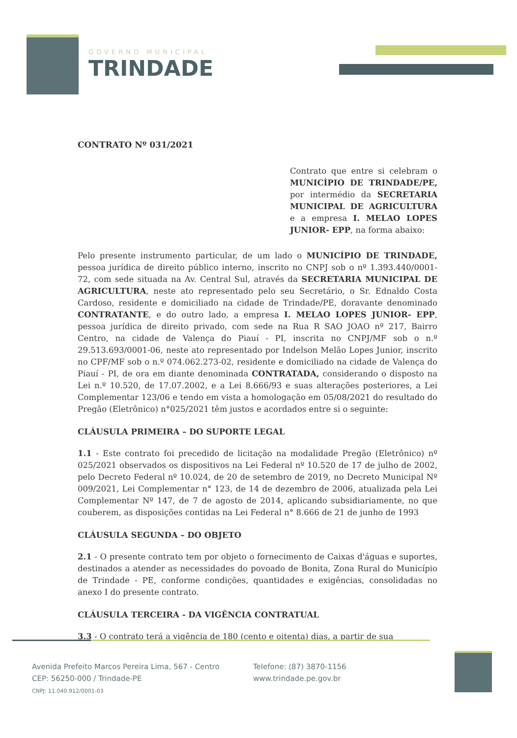GOVERNO MUNICIPAL
TRINDADE
CONTRATO Nº 031/2021
Contrato que entre si celebram o MUNICÍPIO DE TRINDADE/PE, por intermédio da SECRETARIA MUNICIPAL DE AGRICULTURA e a empresa I. MELAO LOPES JUNIOR- EPP, na forma abaixo:
Pelo presente instrumento particular, de um lado o MUNICÍPIO DE TRINDADE, pessoa jurídica de direito público interno, inscrito no CNPJ sob o nº 1.393.440/0001-72, com sede situada na Av. Central Sul, através da SECRETARIA MUNICIPAL DE AGRICULTURA, neste ato representado pelo seu Secretário, o Sr. Ednaldo Costa Cardoso, residente e domiciliado na cidade de Trindade/PE, doravante denominado CONTRATANTE, e do outro lado, a empresa I. MELAO LOPES JUNIOR- EPP, pessoa jurídica de direito privado, com sede na Rua R SAO JOAO nº 217, Bairro Centro, na cidade de Valença do Piauí - PI, inscrita no CNPJ/MF sob o n.º 29.513.693/0001-06, neste ato representado por Indelson Melão Lopes Junior, inscrito no CPF/MF sob o n.º 074.062.273-02, residente e domiciliado na cidade de Valença do Piauí - PI, de ora em diante denominada CONTRATADA, considerando o disposto na Lei n.º 10.520, de 17.07.2002, e a Lei 8.666/93 e suas alterações posteriores, a Lei Complementar 123/06 e tendo em vista a homologação em 05/08/2021 do resultado do Pregão (Eletrônico) n°025/2021 têm justos e acordados entre si o seguinte:
CLÁUSULA PRIMEIRA – DO SUPORTE LEGAL
1.1 - Este contrato foi precedido de licitação na modalidade Pregão (Eletrônico) nº 025/2021 observados os dispositivos na Lei Federal nº 10.520 de 17 de julho de 2002, pelo Decreto Federal nº 10.024, de 20 de setembro de 2019, no Decreto Municipal Nº 009/2021, Lei Complementar n° 123, de 14 de dezembro de 2006, atualizada pela Lei Complementar Nº 147, de 7 de agosto de 2014, aplicando subsidiariamente, no que couberem, as disposições contidas na Lei Federal n° 8.666 de 21 de junho de 1993
CLÁUSULA SEGUNDA – DO OBJETO
2.1 - O presente contrato tem por objeto o fornecimento de Caixas d'águas e suportes, destinados a atender as necessidades do povoado de Bonita, Zona Rural do Município de Trindade - PE, conforme condições, quantidades e exigências, consolidadas no anexo I do presente contrato.
CLÁUSULA TERCEIRA - DA VIGÊNCIA CONTRATUAL
3.3 - O contrato terá a vigência de 180 (cento e oitenta) dias, a partir de sua
Avenida Prefeito Marcos Pereira Lima, 567 - Centro
CEP: 56250-000 / Trindade-PE
CNPJ: 11.040.912/0001-03
Telefone: (87) 3870-1156
www.trindade.pe.gov.br